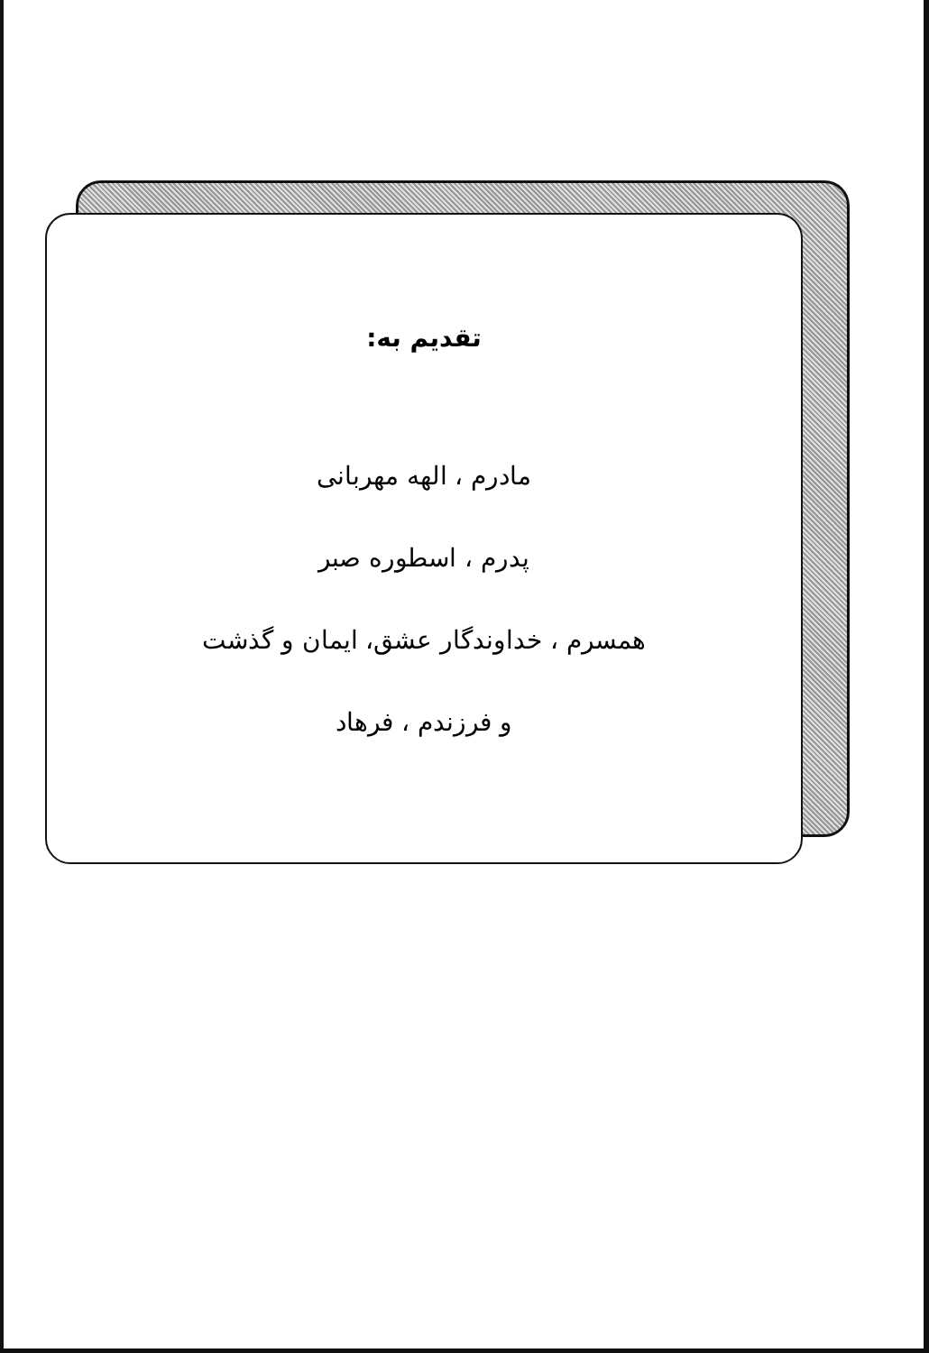تقدیم به:
مادرم ، الهه مهربانی
پدرم ، اسطوره صبر
همسرم ، خداوندگار عشق، ایمان و گذشت
و فرزندم ، فرهاد